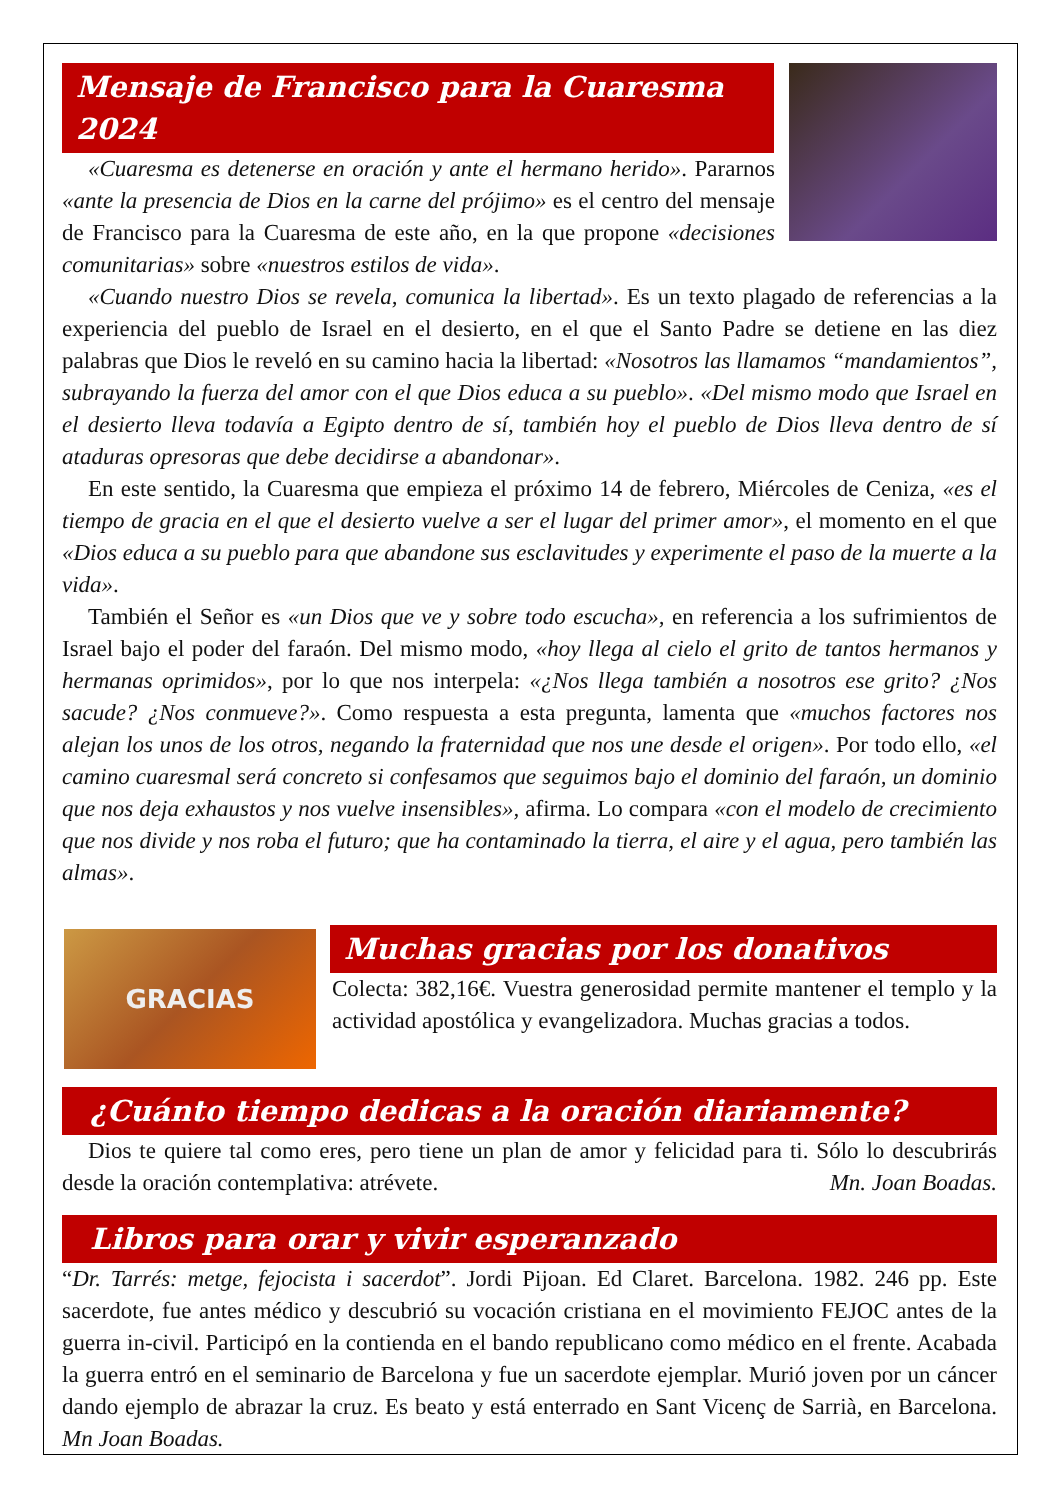Mensaje de Francisco para la Cuaresma 2024
«Cuaresma es detenerse en oración y ante el hermano herido». Pararnos «ante la presencia de Dios en la carne del prójimo» es el centro del mensaje de Francisco para la Cuaresma de este año, en la que propone «decisiones comunitarias» sobre «nuestros estilos de vida».
«Cuando nuestro Dios se revela, comunica la libertad». Es un texto plagado de referencias a la experiencia del pueblo de Israel en el desierto, en el que el Santo Padre se detiene en las diez palabras que Dios le reveló en su camino hacia la libertad: «Nosotros las llamamos “mandamientos”, subrayando la fuerza del amor con el que Dios educa a su pueblo». «Del mismo modo que Israel en el desierto lleva todavía a Egipto dentro de sí, también hoy el pueblo de Dios lleva dentro de sí ataduras opresoras que debe decidirse a abandonar».
En este sentido, la Cuaresma que empieza el próximo 14 de febrero, Miércoles de Ceniza, «es el tiempo de gracia en el que el desierto vuelve a ser el lugar del primer amor», el momento en el que «Dios educa a su pueblo para que abandone sus esclavitudes y experimente el paso de la muerte a la vida».
También el Señor es «un Dios que ve y sobre todo escucha», en referencia a los sufrimientos de Israel bajo el poder del faraón. Del mismo modo, «hoy llega al cielo el grito de tantos hermanos y hermanas oprimidos», por lo que nos interpela: «¿Nos llega también a nosotros ese grito? ¿Nos sacude? ¿Nos conmueve?». Como respuesta a esta pregunta, lamenta que «muchos factores nos alejan los unos de los otros, negando la fraternidad que nos une desde el origen». Por todo ello, «el camino cuaresmal será concreto si confesamos que seguimos bajo el dominio del faraón, un dominio que nos deja exhaustos y nos vuelve insensibles», afirma. Lo compara «con el modelo de crecimiento que nos divide y nos roba el futuro; que ha contaminado la tierra, el aire y el agua, pero también las almas».
GRACIAS
Muchas gracias por los donativos
Colecta: 382,16€. Vuestra generosidad permite mantener el templo y la actividad apostólica y evangelizadora. Muchas gracias a todos.
¿Cuánto tiempo dedicas a la oración diariamente?
Dios te quiere tal como eres, pero tiene un plan de amor y felicidad para ti. Sólo lo descubrirás desde la oración contemplativa: atrévete. Mn. Joan Boadas.
Libros para orar y vivir esperanzado
“Dr. Tarrés: metge, fejocista i sacerdot”. Jordi Pijoan. Ed Claret. Barcelona. 1982. 246 pp. Este sacerdote, fue antes médico y descubrió su vocación cristiana en el movimiento FEJOC antes de la guerra in-civil. Participó en la contienda en el bando republicano como médico en el frente. Acabada la guerra entró en el seminario de Barcelona y fue un sacerdote ejemplar. Murió joven por un cáncer dando ejemplo de abrazar la cruz. Es beato y está enterrado en Sant Vicenç de Sarrià, en Barcelona. Mn Joan Boadas.